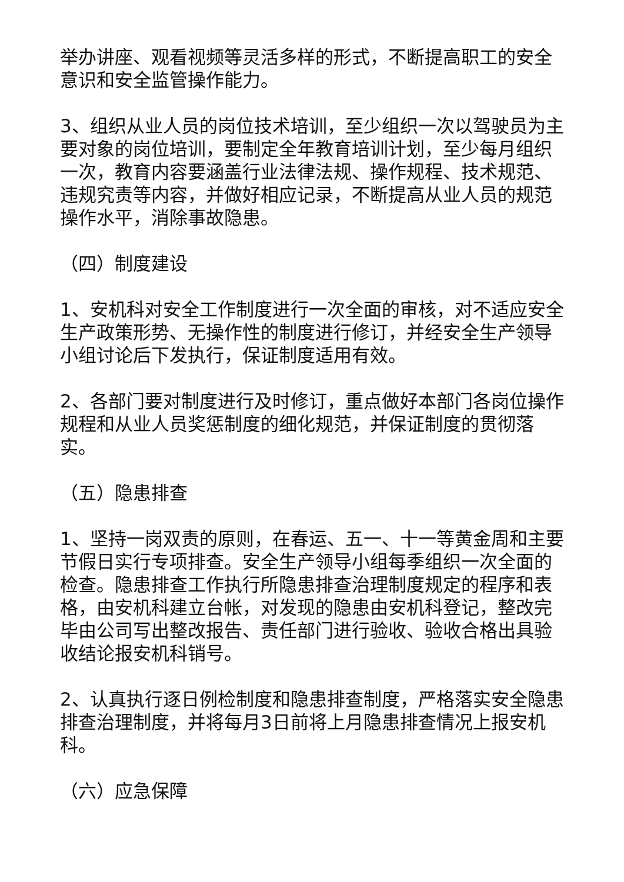举办讲座、观看视频等灵活多样的形式，不断提高职工的安全意识和安全监管操作能力。
3、组织从业人员的岗位技术培训，至少组织一次以驾驶员为主要对象的岗位培训，要制定全年教育培训计划，至少每月组织一次，教育内容要涵盖行业法律法规、操作规程、技术规范、违规究责等内容，并做好相应记录，不断提高从业人员的规范操作水平，消除事故隐患。
（四）制度建设
1、安机科对安全工作制度进行一次全面的审核，对不适应安全生产政策形势、无操作性的制度进行修订，并经安全生产领导小组讨论后下发执行，保证制度适用有效。
2、各部门要对制度进行及时修订，重点做好本部门各岗位操作规程和从业人员奖惩制度的细化规范，并保证制度的贯彻落实。
（五）隐患排查
1、坚持一岗双责的原则，在春运、五一、十一等黄金周和主要节假日实行专项排查。安全生产领导小组每季组织一次全面的检查。隐患排查工作执行所隐患排查治理制度规定的程序和表格，由安机科建立台帐，对发现的隐患由安机科登记，整改完毕由公司写出整改报告、责任部门进行验收、验收合格出具验收结论报安机科销号。
2、认真执行逐日例检制度和隐患排查制度，严格落实安全隐患排查治理制度，并将每月3日前将上月隐患排查情况上报安机科。
（六）应急保障